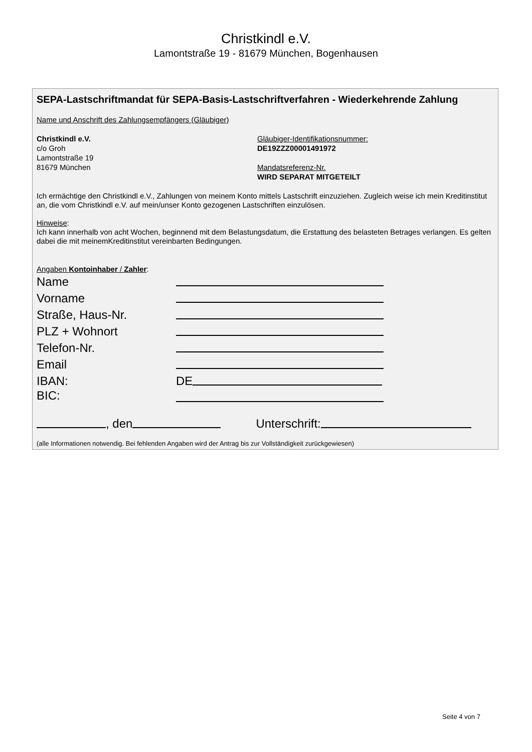Christkindl e.V.
Lamontstraße 19 - 81679 München, Bogenhausen
SEPA-Lastschriftmandat für SEPA-Basis-Lastschriftverfahren - Wiederkehrende Zahlung
Name und Anschrift des Zahlungsempfängers (Gläubiger)
Christkindl e.V.
c/o Groh
Lamontstraße 19
81679 München
Gläubiger-Identifikationsnummer:
DE19ZZZ00001491972
Mandatsreferenz-Nr.
WIRD SEPARAT MITGETEILT
Ich ermächtige den Christkindl e.V., Zahlungen von meinem Konto mittels Lastschrift einzuziehen. Zugleich weise ich mein Kreditinstitut an, die vom Christkindl e.V. auf mein/unser Konto gezogenen Lastschriften einzulösen.
Hinweise:
Ich kann innerhalb von acht Wochen, beginnend mit dem Belastungsdatum, die Erstattung des belasteten Betrages verlangen. Es gelten dabei die mit meinemKreditinstitut vereinbarten Bedingungen.
Angaben Kontoinhaber / Zahler:
Name
Vorname
Straße, Haus-Nr.
PLZ + Wohnort
Telefon-Nr.
Email
IBAN: DE
BIC:
, den Unterschrift:
(alle Informationen notwendig. Bei fehlenden Angaben wird der Antrag bis zur Vollständigkeit zurückgewiesen)
Seite 4 von 7